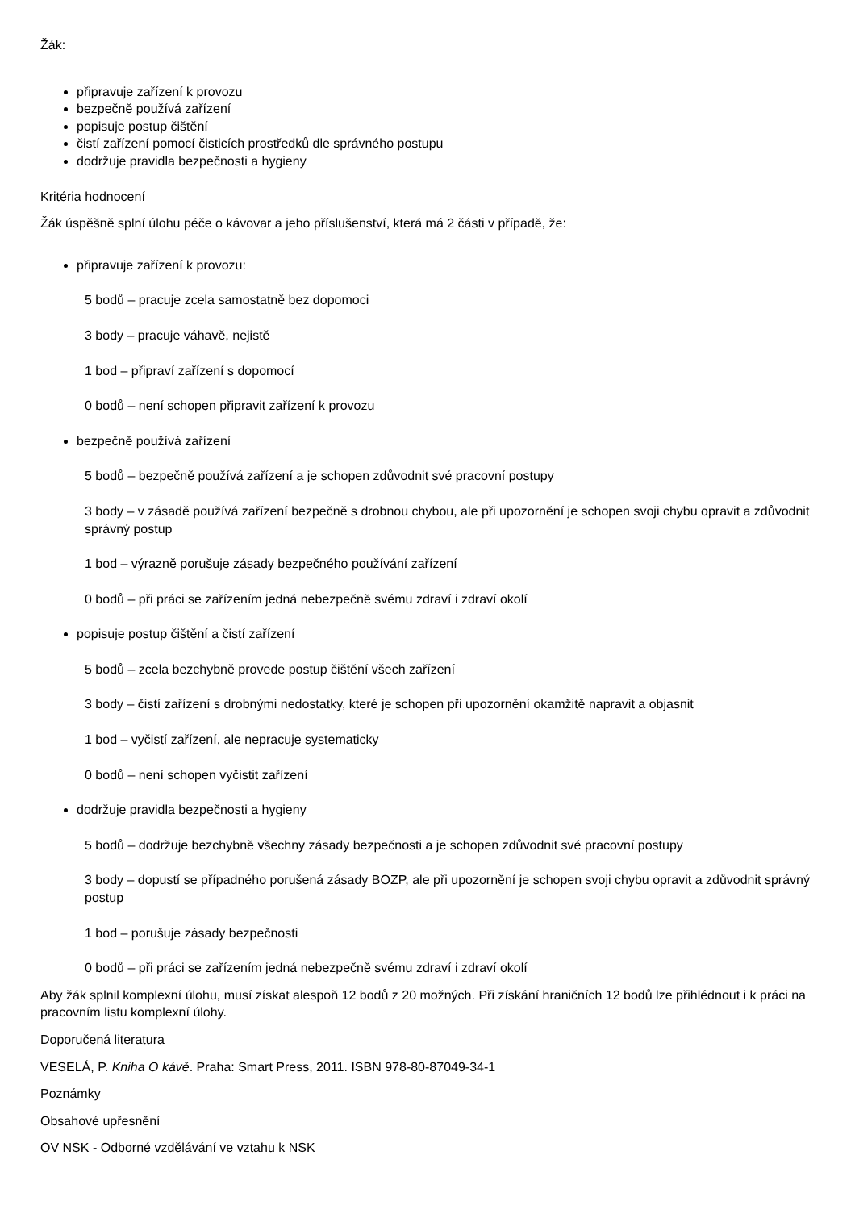Žák:
připravuje zařízení k provozu
bezpečně používá zařízení
popisuje postup čištění
čistí zařízení pomocí čisticích prostředků dle správného postupu
dodržuje pravidla bezpečnosti a hygieny
Kritéria hodnocení
Žák úspěšně splní úlohu péče o kávovar a jeho příslušenství, která má 2 části v případě, že:
připravuje zařízení k provozu:
5 bodů – pracuje zcela samostatně bez dopomoci
3 body – pracuje váhavě, nejistě
1 bod – připraví zařízení s dopomocí
0 bodů – není schopen připravit zařízení k provozu
bezpečně používá zařízení
5 bodů – bezpečně používá zařízení a je schopen zdůvodnit své pracovní postupy
3 body – v zásadě používá zařízení bezpečně s drobnou chybou, ale při upozornění je schopen svoji chybu opravit a zdůvodnit správný postup
1 bod – výrazně porušuje zásady bezpečného používání zařízení
0 bodů – při práci se zařízením jedná nebezpečně svému zdraví i zdraví okolí
popisuje postup čištění a čistí zařízení
5 bodů – zcela bezchybně provede postup čištění všech zařízení
3 body – čistí zařízení s drobnými nedostatky, které je schopen při upozornění okamžitě napravit a objasnit
1 bod – vyčistí zařízení, ale nepracuje systematicky
0 bodů – není schopen vyčistit zařízení
dodržuje pravidla bezpečnosti a hygieny
5 bodů – dodržuje bezchybně všechny zásady bezpečnosti a je schopen zdůvodnit své pracovní postupy
3 body – dopustí se případného porušená zásady BOZP, ale při upozornění je schopen svoji chybu opravit a zdůvodnit správný postup
1 bod – porušuje zásady bezpečnosti
0 bodů – při práci se zařízením jedná nebezpečně svému zdraví i zdraví okolí
Aby žák splnil komplexní úlohu, musí získat alespoň 12 bodů z 20 možných. Při získání hraničních 12 bodů lze přihlédnout i k práci na pracovním listu komplexní úlohy.
Doporučená literatura
VESELÁ, P. Kniha O kávě. Praha: Smart Press, 2011. ISBN 978-80-87049-34-1
Poznámky
Obsahové upřesnění
OV NSK - Odborné vzdělávání ve vztahu k NSK